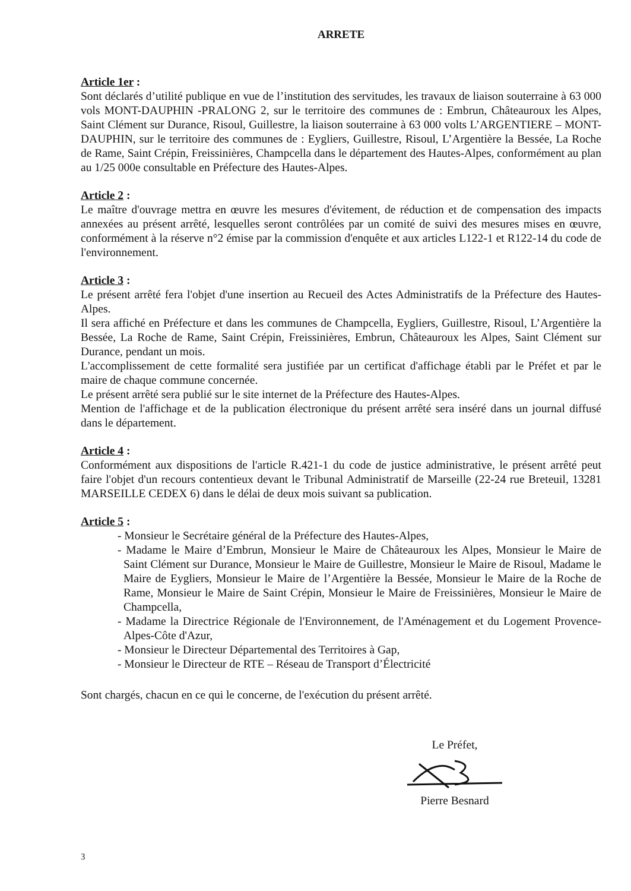ARRETE
Article 1er :
Sont déclarés d’utilité publique en vue de l’institution des servitudes, les travaux de liaison souterraine à 63 000 vols MONT-DAUPHIN -PRALONG 2, sur le territoire des communes de : Embrun, Châteauroux les Alpes, Saint Clément sur Durance, Risoul, Guillestre, la liaison souterraine à 63 000 volts L’ARGENTIERE – MONT-DAUPHIN, sur le territoire des communes de : Eygliers, Guillestre, Risoul, L’Argentière la Bessée, La Roche de Rame, Saint Crépin, Freissinières, Champcella dans le département des Hautes-Alpes, conformément au plan au 1/25 000e consultable en Préfecture des Hautes-Alpes.
Article 2 :
Le maître d'ouvrage mettra en œuvre les mesures d'évitement, de réduction et de compensation des impacts annexées au présent arrêté, lesquelles seront contrôlées par un comité de suivi des mesures mises en œuvre, conformément à la réserve n°2 émise par la commission d'enquête et aux articles L122-1 et R122-14 du code de l'environnement.
Article 3 :
Le présent arrêté fera l'objet d'une insertion au Recueil des Actes Administratifs de la Préfecture des Hautes-Alpes.
Il sera affiché en Préfecture et dans les communes de Champcella, Eygliers, Guillestre, Risoul, L’Argentière la Bessée, La Roche de Rame, Saint Crépin, Freissinières, Embrun, Châteauroux les Alpes, Saint Clément sur Durance, pendant un mois.
L'accomplissement de cette formalité sera justifiée par un certificat d'affichage établi par le Préfet et par le maire de chaque commune concernée.
Le présent arrêté sera publié sur le site internet de la Préfecture des Hautes-Alpes.
Mention de l'affichage et de la publication électronique du présent arrêté sera inséré dans un journal diffusé dans le département.
Article 4 :
Conformément aux dispositions de l'article R.421-1 du code de justice administrative, le présent arrêté peut faire l'objet d'un recours contentieux devant le Tribunal Administratif de Marseille (22-24 rue Breteuil, 13281 MARSEILLE CEDEX 6) dans le délai de deux mois suivant sa publication.
Article 5 :
- Monsieur le Secrétaire général de la Préfecture des Hautes-Alpes,
- Madame le Maire d’Embrun, Monsieur le Maire de Châteauroux les Alpes, Monsieur le Maire de Saint Clément sur Durance, Monsieur le Maire de Guillestre, Monsieur le Maire de Risoul, Madame le Maire de Eygliers, Monsieur le Maire de l’Argentière la Bessée, Monsieur le Maire de la Roche de Rame, Monsieur le Maire de Saint Crépin, Monsieur le Maire de Freissinières, Monsieur le Maire de Champcella,
- Madame la Directrice Régionale de l'Environnement, de l'Aménagement et du Logement Provence-Alpes-Côte d'Azur,
- Monsieur le Directeur Départemental des Territoires à Gap,
- Monsieur le Directeur de RTE – Réseau de Transport d’Électricité
Sont chargés, chacun en ce qui le concerne, de l'exécution du présent arrêté.
Le Préfet,
Pierre Besnard
3